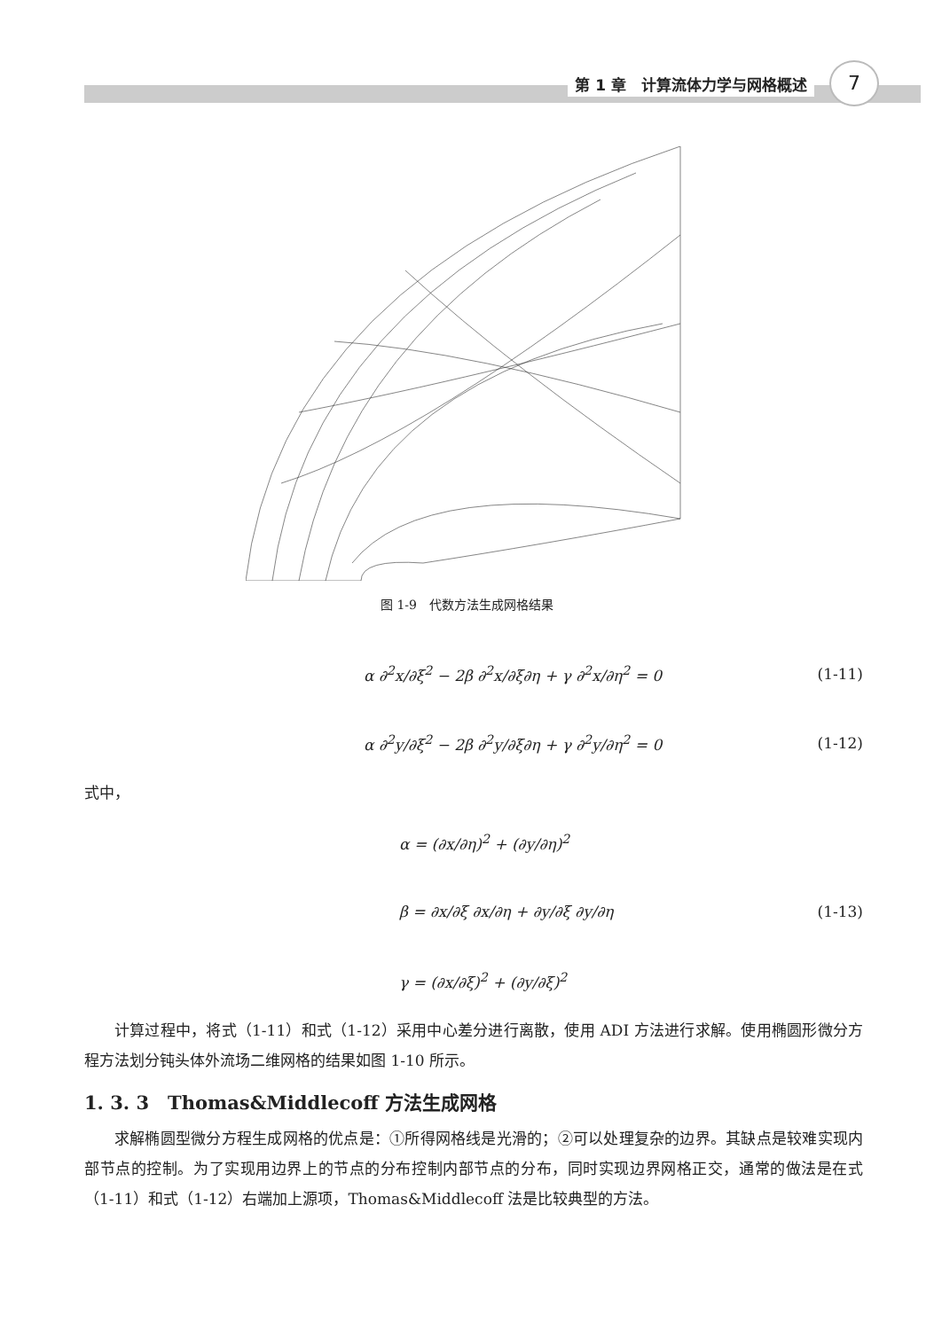第 1 章　计算流体力学与网格概述 7
图 1-9　代数方法生成网格结果
α ∂<sup>2</sup>x/∂ξ<sup>2</sup> − 2β ∂<sup>2</sup>x/∂ξ∂η + γ ∂<sup>2</sup>x/∂η<sup>2</sup> = 0
(1-11)
α ∂<sup>2</sup>y/∂ξ<sup>2</sup> − 2β ∂<sup>2</sup>y/∂ξ∂η + γ ∂<sup>2</sup>y/∂η<sup>2</sup> = 0
(1-12)
式中，
α = (∂x/∂η)<sup>2</sup> + (∂y/∂η)<sup>2</sup>
β = ∂x/∂ξ ∂x/∂η + ∂y/∂ξ ∂y/∂η (1-13)
γ = (∂x/∂ξ)<sup>2</sup> + (∂y/∂ξ)<sup>2</sup>
计算过程中，将式（1-11）和式（1-12）采用中心差分进行离散，使用 ADI 方法进行求解。使用椭圆形微分方程方法划分钝头体外流场二维网格的结果如图 1-10 所示。
1. 3. 3　Thomas&Middlecoff 方法生成网格
求解椭圆型微分方程生成网格的优点是：①所得网格线是光滑的；②可以处理复杂的边界。其缺点是较难实现内部节点的控制。为了实现用边界上的节点的分布控制内部节点的分布，同时实现边界网格正交，通常的做法是在式（1-11）和式（1-12）右端加上源项，Thomas&Middlecoff 法是比较典型的方法。